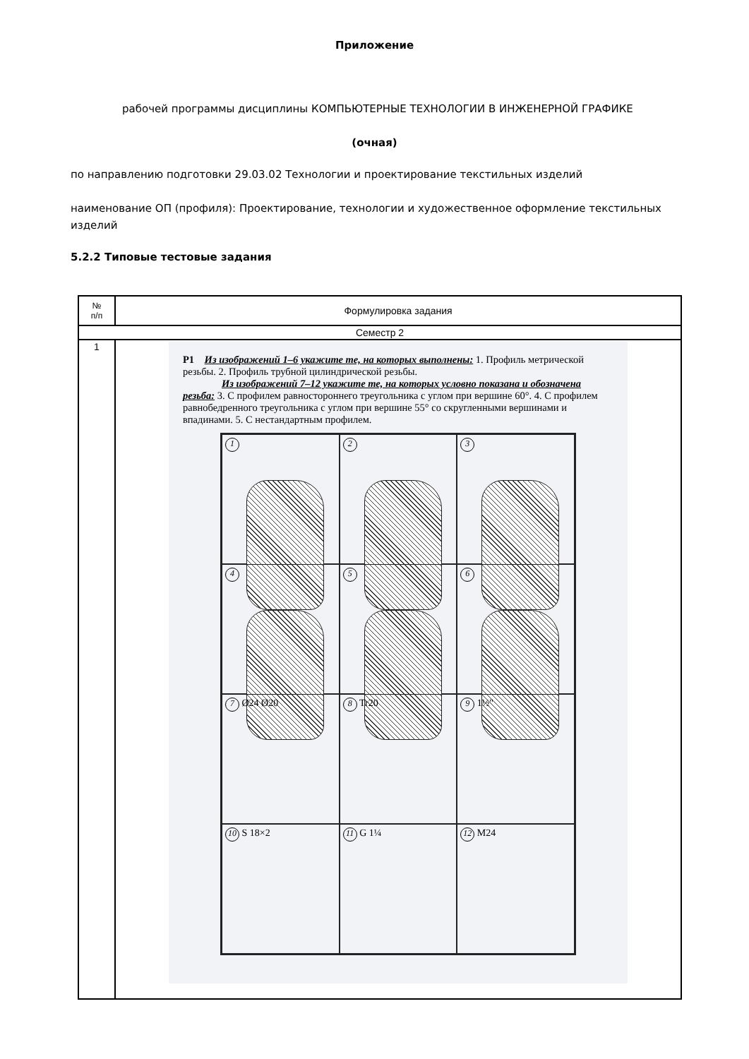Приложение
рабочей программы дисциплины КОМПЬЮТЕРНЫЕ ТЕХНОЛОГИИ В ИНЖЕНЕРНОЙ ГРАФИКЕ
(очная)
по направлению подготовки 29.03.02 Технологии и проектирование текстильных изделий
наименование ОП (профиля): Проектирование, технологии и художественное оформление текстильных изделий
5.2.2 Типовые тестовые задания
| № п/п | Формулировка задания |
| --- | --- |
| Семестр 2 | |
| 1 | P1 Из изображений 1–6 укажите те, на которых выполнены: 1. Профиль метрической резьбы. 2. Профиль трубной цилиндрической резьбы. Из изображений 7–12 укажите те, на которых условно показана и обозначена резьба: 3. С профилем равностороннего треугольника с углом при вершине 60°. 4. С профилем равнобедренного треугольника с углом при вершине 55° со скругленными вершинами и впадинами. 5. С нестандартным профилем. 1 2 3 4 5 6 7 Ø24 Ø20 8 Tr20 9 1½" 10 S 18×2 11 G 1¼ 12 M24 |